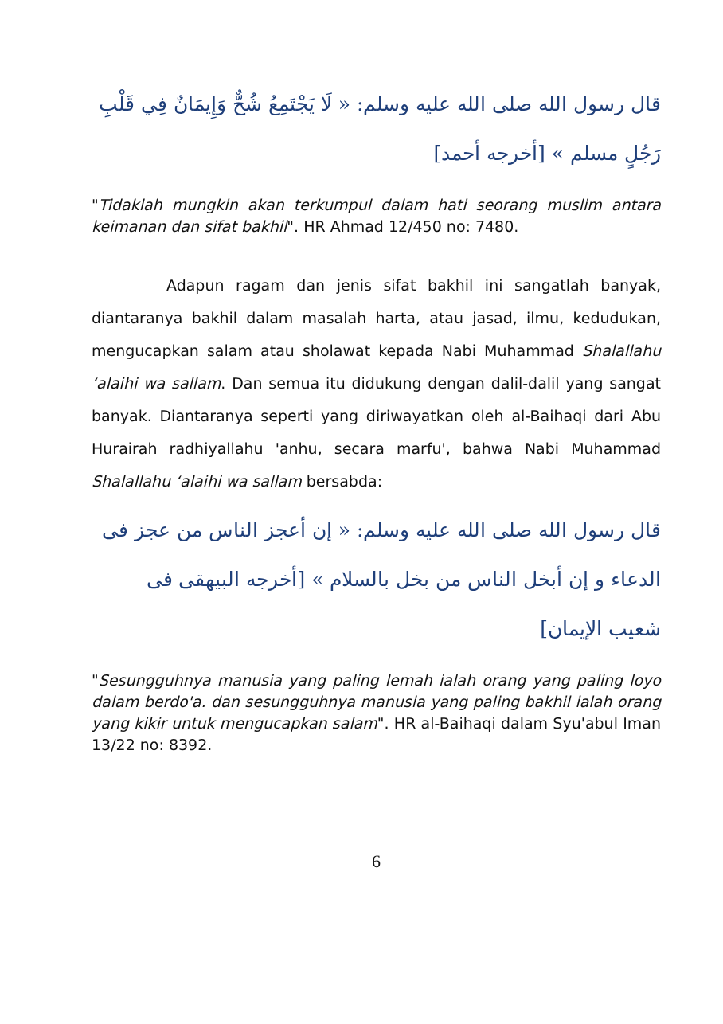قال رسول الله صلى الله عليه وسلم: « لَا يَجْتَمِعُ شُحٌّ وَإِيمَانٌ فِي قَلْبِ رَجُلٍ مسلم » [أخرجه أحمد]
"Tidaklah mungkin akan terkumpul dalam hati seorang muslim antara keimanan dan sifat bakhil". HR Ahmad 12/450 no: 7480.
Adapun ragam dan jenis sifat bakhil ini sangatlah banyak, diantaranya bakhil dalam masalah harta, atau jasad, ilmu, kedudukan, mengucapkan salam atau sholawat kepada Nabi Muhammad Shalallahu ‘alaihi wa sallam. Dan semua itu didukung dengan dalil-dalil yang sangat banyak. Diantaranya seperti yang diriwayatkan oleh al-Baihaqi dari Abu Hurairah radhiyallahu 'anhu, secara marfu', bahwa Nabi Muhammad Shalallahu ‘alaihi wa sallam bersabda:
قال رسول الله صلى الله عليه وسلم: « إن أعجز الناس من عجز فى الدعاء و إن أبخل الناس من بخل بالسلام » [أخرجه البيهقى فى شعيب الإيمان]
"Sesungguhnya manusia yang paling lemah ialah orang yang paling loyo dalam berdo'a. dan sesungguhnya manusia yang paling bakhil ialah orang yang kikir untuk mengucapkan salam". HR al-Baihaqi dalam Syu'abul Iman 13/22 no: 8392.
6